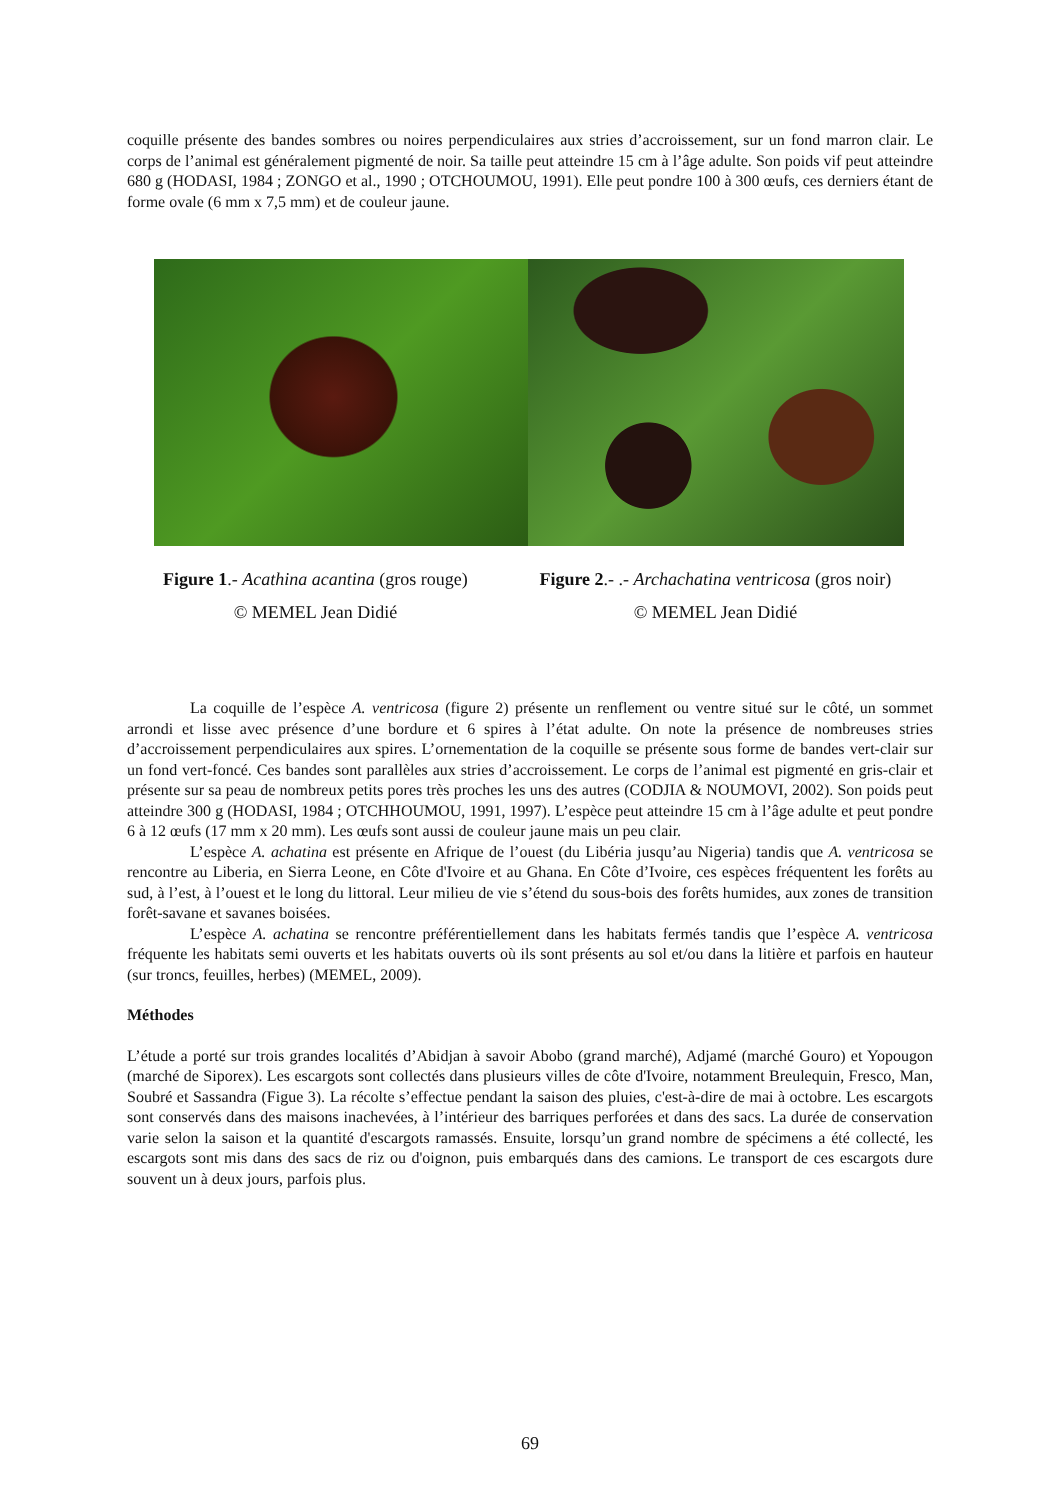coquille présente des bandes sombres ou noires perpendiculaires aux stries d’accroissement, sur un fond marron clair. Le corps de l’animal est généralement pigmenté de noir. Sa taille peut atteindre 15 cm à l’âge adulte. Son poids vif peut atteindre 680 g (HODASI, 1984 ; ZONGO et al., 1990 ; OTCHOUMOU, 1991). Elle peut pondre 100 à 300 œufs, ces derniers étant de forme ovale (6 mm x 7,5 mm) et de couleur jaune.
Figure 1.- Acathina acantina (gros rouge)
© MEMEL Jean Didié
Figure 2.- .- Archachatina ventricosa (gros noir)
© MEMEL Jean Didié
La coquille de l’espèce A. ventricosa (figure 2) présente un renflement ou ventre situé sur le côté, un sommet arrondi et lisse avec présence d’une bordure et 6 spires à l’état adulte. On note la présence de nombreuses stries d’accroissement perpendiculaires aux spires. L’ornementation de la coquille se présente sous forme de bandes vert-clair sur un fond vert-foncé. Ces bandes sont parallèles aux stries d’accroissement. Le corps de l’animal est pigmenté en gris-clair et présente sur sa peau de nombreux petits pores très proches les uns des autres (CODJIA & NOUMOVI, 2002). Son poids peut atteindre 300 g (HODASI, 1984 ; OTCHHOUMOU, 1991, 1997). L’espèce peut atteindre 15 cm à l’âge adulte et peut pondre 6 à 12 œufs (17 mm x 20 mm). Les œufs sont aussi de couleur jaune mais un peu clair.
L’espèce A. achatina est présente en Afrique de l’ouest (du Libéria jusqu’au Nigeria) tandis que A. ventricosa se rencontre au Liberia, en Sierra Leone, en Côte d'Ivoire et au Ghana. En Côte d’Ivoire, ces espèces fréquentent les forêts au sud, à l’est, à l’ouest et le long du littoral. Leur milieu de vie s’étend du sous-bois des forêts humides, aux zones de transition forêt-savane et savanes boisées.
L’espèce A. achatina se rencontre préférentiellement dans les habitats fermés tandis que l’espèce A. ventricosa fréquente les habitats semi ouverts et les habitats ouverts où ils sont présents au sol et/ou dans la litière et parfois en hauteur (sur troncs, feuilles, herbes) (MEMEL, 2009).
Méthodes
L’étude a porté sur trois grandes localités d’Abidjan à savoir Abobo (grand marché), Adjamé (marché Gouro) et Yopougon (marché de Siporex). Les escargots sont collectés dans plusieurs villes de côte d'Ivoire, notamment Breulequin, Fresco, Man, Soubré et Sassandra (Figue 3). La récolte s’effectue pendant la saison des pluies, c'est-à-dire de mai à octobre. Les escargots sont conservés dans des maisons inachevées, à l’intérieur des barriques perforées et dans des sacs. La durée de conservation varie selon la saison et la quantité d'escargots ramassés. Ensuite, lorsqu’un grand nombre de spécimens a été collecté, les escargots sont mis dans des sacs de riz ou d'oignon, puis embarqués dans des camions. Le transport de ces escargots dure souvent un à deux jours, parfois plus.
69